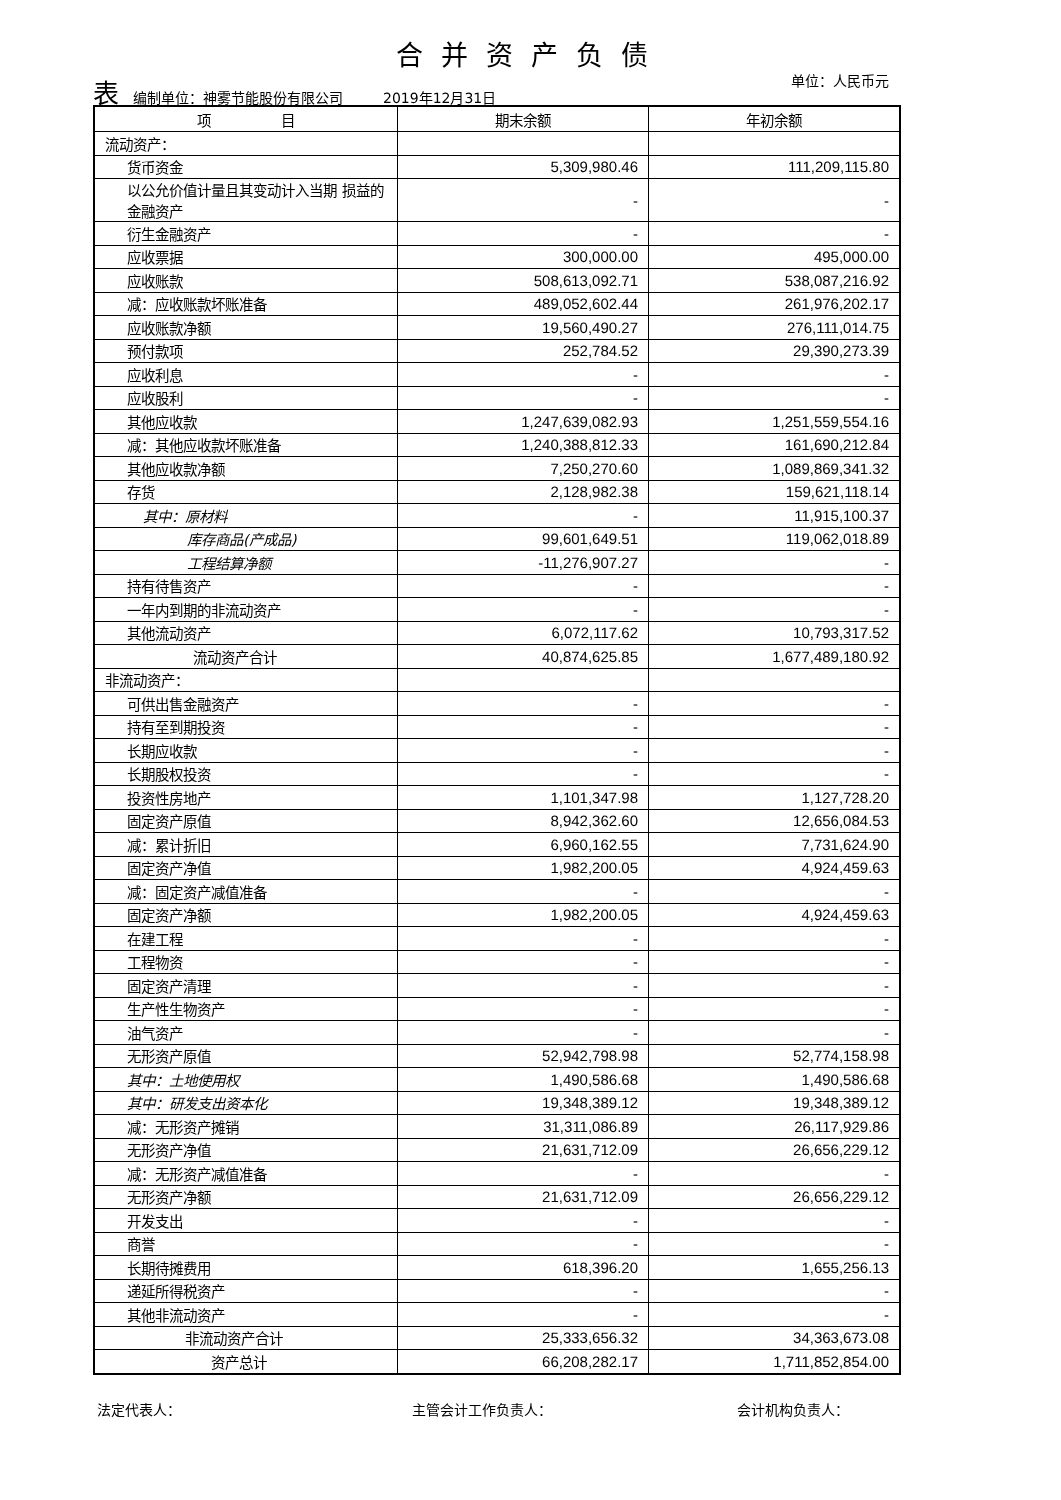合并资产负债
单位：人民币元
表编制单位：神雾节能股份有限公司 2019年12月31日
| 项 目 | 期末余额 | 年初余额 |
| --- | --- | --- |
| 流动资产： | | |
| 货币资金 | 5,309,980.46 | 111,209,115.80 |
| 以公允价值计量且其变动计入当期 损益的金融资产 | - | - |
| 衍生金融资产 | - | - |
| 应收票据 | 300,000.00 | 495,000.00 |
| 应收账款 | 508,613,092.71 | 538,087,216.92 |
| 减：应收账款坏账准备 | 489,052,602.44 | 261,976,202.17 |
| 应收账款净额 | 19,560,490.27 | 276,111,014.75 |
| 预付款项 | 252,784.52 | 29,390,273.39 |
| 应收利息 | - | - |
| 应收股利 | - | - |
| 其他应收款 | 1,247,639,082.93 | 1,251,559,554.16 |
| 减：其他应收款坏账准备 | 1,240,388,812.33 | 161,690,212.84 |
| 其他应收款净额 | 7,250,270.60 | 1,089,869,341.32 |
| 存货 | 2,128,982.38 | 159,621,118.14 |
| 其中：原材料 | - | 11,915,100.37 |
| 库存商品(产成品) | 99,601,649.51 | 119,062,018.89 |
| 工程结算净额 | -11,276,907.27 | - |
| 持有待售资产 | - | - |
| 一年内到期的非流动资产 | - | - |
| 其他流动资产 | 6,072,117.62 | 10,793,317.52 |
| 流动资产合计 | 40,874,625.85 | 1,677,489,180.92 |
| 非流动资产： | | |
| 可供出售金融资产 | - | - |
| 持有至到期投资 | - | - |
| 长期应收款 | - | - |
| 长期股权投资 | - | - |
| 投资性房地产 | 1,101,347.98 | 1,127,728.20 |
| 固定资产原值 | 8,942,362.60 | 12,656,084.53 |
| 减：累计折旧 | 6,960,162.55 | 7,731,624.90 |
| 固定资产净值 | 1,982,200.05 | 4,924,459.63 |
| 减：固定资产减值准备 | - | - |
| 固定资产净额 | 1,982,200.05 | 4,924,459.63 |
| 在建工程 | - | - |
| 工程物资 | - | - |
| 固定资产清理 | - | - |
| 生产性生物资产 | - | - |
| 油气资产 | - | - |
| 无形资产原值 | 52,942,798.98 | 52,774,158.98 |
| 其中：土地使用权 | 1,490,586.68 | 1,490,586.68 |
| 其中：研发支出资本化 | 19,348,389.12 | 19,348,389.12 |
| 减：无形资产摊销 | 31,311,086.89 | 26,117,929.86 |
| 无形资产净值 | 21,631,712.09 | 26,656,229.12 |
| 减：无形资产减值准备 | - | - |
| 无形资产净额 | 21,631,712.09 | 26,656,229.12 |
| 开发支出 | - | - |
| 商誉 | - | - |
| 长期待摊费用 | 618,396.20 | 1,655,256.13 |
| 递延所得税资产 | - | - |
| 其他非流动资产 | - | - |
| 非流动资产合计 | 25,333,656.32 | 34,363,673.08 |
| 资产总计 | 66,208,282.17 | 1,711,852,854.00 |
法定代表人： 主管会计工作负责人： 会计机构负责人：